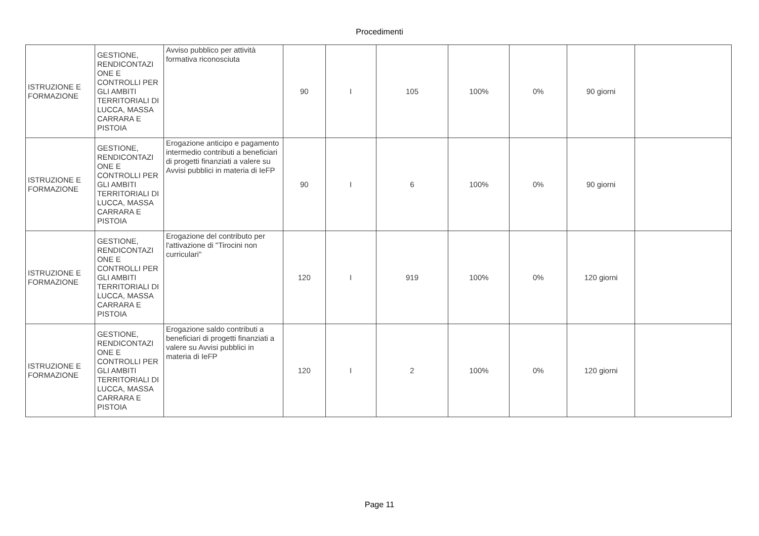Procedimenti
| ISTRUZIONE E FORMAZIONE | GESTIONE, RENDICONTAZI ONE E CONTROLLI PER GLI AMBITI TERRITORIALI DI LUCCA, MASSA CARRARA E PISTOIA | Avviso pubblico per attività formativa riconosciuta | 90 | I | 105 | 100% | 0% | 90 giorni | |
| ISTRUZIONE E FORMAZIONE | GESTIONE, RENDICONTAZI ONE E CONTROLLI PER GLI AMBITI TERRITORIALI DI LUCCA, MASSA CARRARA E PISTOIA | Erogazione anticipo e pagamento intermedio contributi a beneficiari di progetti finanziati a valere su Avvisi pubblici in materia di IeFP | 90 | I | 6 | 100% | 0% | 90 giorni | |
| ISTRUZIONE E FORMAZIONE | GESTIONE, RENDICONTAZI ONE E CONTROLLI PER GLI AMBITI TERRITORIALI DI LUCCA, MASSA CARRARA E PISTOIA | Erogazione del contributo per l'attivazione di "Tirocini non curriculari" | 120 | I | 919 | 100% | 0% | 120 giorni | |
| ISTRUZIONE E FORMAZIONE | GESTIONE, RENDICONTAZI ONE E CONTROLLI PER GLI AMBITI TERRITORIALI DI LUCCA, MASSA CARRARA E PISTOIA | Erogazione saldo contributi a beneficiari di progetti finanziati a valere su Avvisi pubblici in materia di IeFP | 120 | I | 2 | 100% | 0% | 120 giorni | |
Page 11